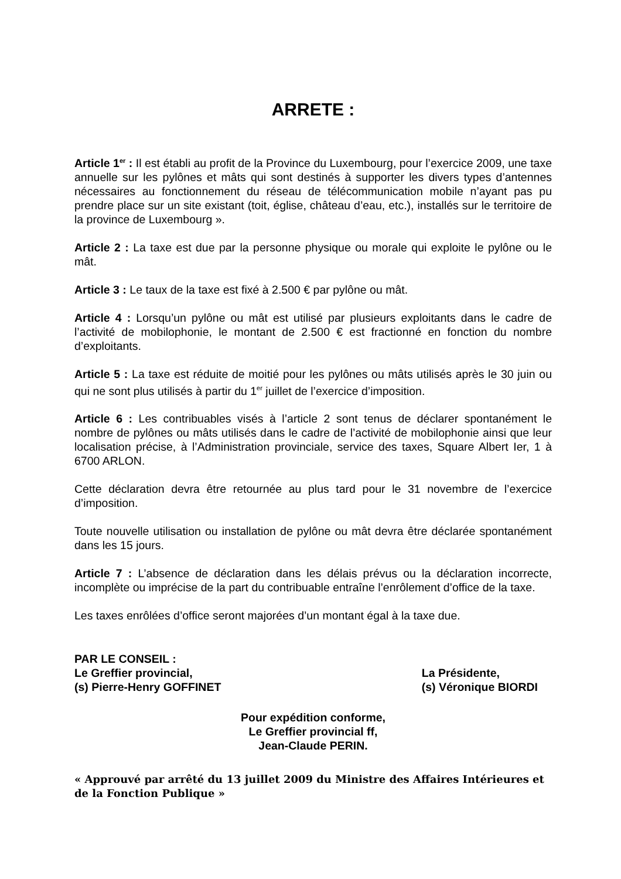ARRETE :
Article 1<sup>er</sup> : Il est établi au profit de la Province du Luxembourg, pour l’exercice 2009, une taxe annuelle sur les pylônes et mâts qui sont destinés à supporter les divers types d’antennes nécessaires au fonctionnement du réseau de télécommunication mobile n’ayant pas pu prendre place sur un site existant (toit, église, château d’eau, etc.), installés sur le territoire de la province de Luxembourg ».
Article 2 : La taxe est due par la personne physique ou morale qui exploite le pylône ou le mât.
Article 3 : Le taux de la taxe est fixé à 2.500 € par pylône ou mât.
Article 4 : Lorsqu’un pylône ou mât est utilisé par plusieurs exploitants dans le cadre de l’activité de mobilophonie, le montant de 2.500 € est fractionné en fonction du nombre d’exploitants.
Article 5 : La taxe est réduite de moitié pour les pylônes ou mâts utilisés après le 30 juin ou qui ne sont plus utilisés à partir du 1<sup>er</sup> juillet de l’exercice d’imposition.
Article 6 : Les contribuables visés à l’article 2 sont tenus de déclarer spontanément le nombre de pylônes ou mâts utilisés dans le cadre de l’activité de mobilophonie ainsi que leur localisation précise, à l’Administration provinciale, service des taxes, Square Albert Ier, 1 à 6700 ARLON.
Cette déclaration devra être retournée au plus tard pour le 31 novembre de l’exercice d’imposition.
Toute nouvelle utilisation ou installation de pylône ou mât devra être déclarée spontanément dans les 15 jours.
Article 7 : L’absence de déclaration dans les délais prévus ou la déclaration incorrecte, incomplète ou imprécise de la part du contribuable entraîne l’enrôlement d’office de la taxe.
Les taxes enrôlées d’office seront majorées d’un montant égal à la taxe due.
PAR LE CONSEIL :
Le Greffier provincial,
(s) Pierre-Henry GOFFINET
La Présidente,
(s) Véronique BIORDI
Pour expédition conforme,
Le Greffier provincial ff,
Jean-Claude PERIN.
« Approuvé par arrêté du 13 juillet 2009 du Ministre des Affaires Intérieures et de la Fonction Publique »